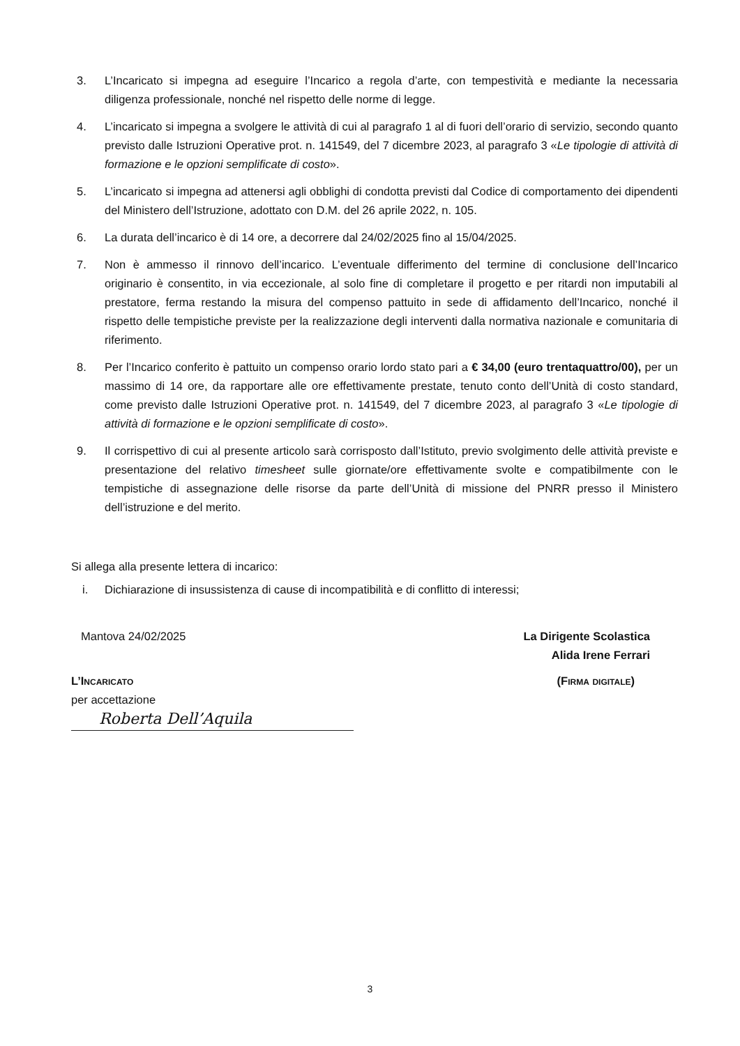3. L’Incaricato si impegna ad eseguire l’Incarico a regola d’arte, con tempestività e mediante la necessaria diligenza professionale, nonché nel rispetto delle norme di legge.
4. L’incaricato si impegna a svolgere le attività di cui al paragrafo 1 al di fuori dell’orario di servizio, secondo quanto previsto dalle Istruzioni Operative prot. n. 141549, del 7 dicembre 2023, al paragrafo 3 «Le tipologie di attività di formazione e le opzioni semplificate di costo».
5. L’incaricato si impegna ad attenersi agli obblighi di condotta previsti dal Codice di comportamento dei dipendenti del Ministero dell’Istruzione, adottato con D.M. del 26 aprile 2022, n. 105.
6. La durata dell’incarico è di 14 ore, a decorrere dal 24/02/2025 fino al 15/04/2025.
7. Non è ammesso il rinnovo dell’incarico. L’eventuale differimento del termine di conclusione dell’Incarico originario è consentito, in via eccezionale, al solo fine di completare il progetto e per ritardi non imputabili al prestatore, ferma restando la misura del compenso pattuito in sede di affidamento dell’Incarico, nonché il rispetto delle tempistiche previste per la realizzazione degli interventi dalla normativa nazionale e comunitaria di riferimento.
8. Per l’Incarico conferito è pattuito un compenso orario lordo stato pari a € 34,00 (euro trentaquattro/00), per un massimo di 14 ore, da rapportare alle ore effettivamente prestate, tenuto conto dell’Unità di costo standard, come previsto dalle Istruzioni Operative prot. n. 141549, del 7 dicembre 2023, al paragrafo 3 «Le tipologie di attività di formazione e le opzioni semplificate di costo».
9. Il corrispettivo di cui al presente articolo sarà corrisposto dall’Istituto, previo svolgimento delle attività previste e presentazione del relativo timesheet sulle giornate/ore effettivamente svolte e compatibilmente con le tempistiche di assegnazione delle risorse da parte dell’Unità di missione del PNRR presso il Ministero dell’istruzione e del merito.
Si allega alla presente lettera di incarico:
i. Dichiarazione di insussistenza di cause di incompatibilità e di conflitto di interessi;
Mantova 24/02/2025 La Dirigente Scolastica
Alida Irene Ferrari
L’Incaricato
per accettazione
Roberta Dell’Aquila
(Firma digitale)
3